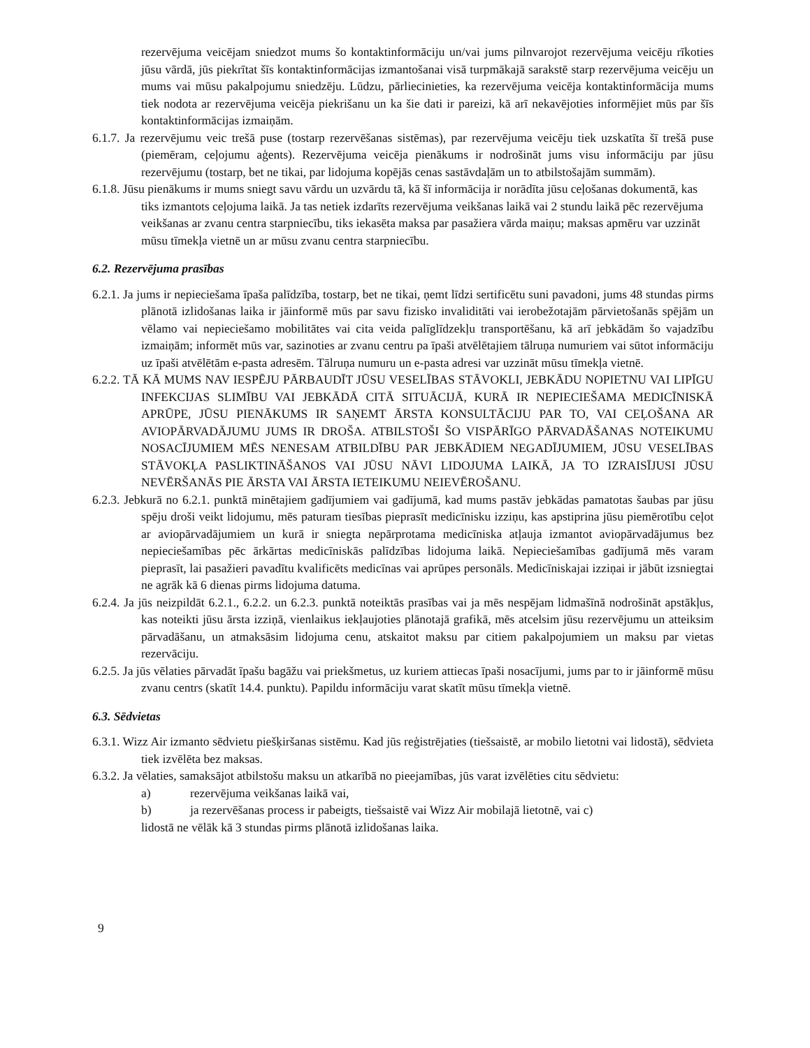rezervējuma veicējam sniedzot mums šo kontaktinformāciju un/vai jums pilnvarojot rezervējuma veicēju rīkoties jūsu vārdā, jūs piekrītat šīs kontaktinformācijas izmantošanai visā turpmākajā sarakstē starp rezervējuma veicēju un mums vai mūsu pakalpojumu sniedzēju. Lūdzu, pārliecinieties, ka rezervējuma veicēja kontaktinformācija mums tiek nodota ar rezervējuma veicēja piekrišanu un ka šie dati ir pareizi, kā arī nekavējoties informējiet mūs par šīs kontaktinformācijas izmaiņām.
6.1.7. Ja rezervējumu veic trešā puse (tostarp rezervēšanas sistēmas), par rezervējuma veicēju tiek uzskatīta šī trešā puse (piemēram, ceļojumu aģents). Rezervējuma veicēja pienākums ir nodrošināt jums visu informāciju par jūsu rezervējumu (tostarp, bet ne tikai, par lidojuma kopējās cenas sastāvdaļām un to atbilstošajām summām).
6.1.8. Jūsu pienākums ir mums sniegt savu vārdu un uzvārdu tā, kā šī informācija ir norādīta jūsu ceļošanas dokumentā, kas tiks izmantots ceļojuma laikā. Ja tas netiek izdarīts rezervējuma veikšanas laikā vai 2 stundu laikā pēc rezervējuma veikšanas ar zvanu centra starpniecību, tiks iekasēta maksa par pasažiera vārda maiņu; maksas apmēru var uzzināt mūsu tīmekļa vietnē un ar mūsu zvanu centra starpniecību.
6.2. Rezervējuma prasības
6.2.1. Ja jums ir nepieciešama īpaša palīdzība, tostarp, bet ne tikai, ņemt līdzi sertificētu suni pavadoni, jums 48 stundas pirms plānotā izlidošanas laika ir jāinformē mūs par savu fizisko invaliditāti vai ierobežotajām pārvietošanās spējām un vēlamo vai nepieciešamo mobilitātes vai cita veida palīglīdzekļu transportēšanu, kā arī jebkādām šo vajadzību izmaiņām; informēt mūs var, sazinoties ar zvanu centru pa īpaši atvēlētajiem tālruņa numuriem vai sūtot informāciju uz īpaši atvēlētām e-pasta adresēm. Tālruņa numuru un e-pasta adresi var uzzināt mūsu tīmekļa vietnē.
6.2.2. TĀ KĀ MUMS NAV IESPĒJU PĀRBAUDĪT JŪSU VESELĪBAS STĀVOKLI, JEBKĀDU NOPIETNU VAI LIPĪGU INFEKCIJAS SLIMĪBU VAI JEBKĀDĀ CITĀ SITUĀCIJĀ, KURĀ IR NEPIECIEŠAMA MEDICĪNISKĀ APRŪPE, JŪSU PIENĀKUMS IR SAŅEMT ĀRSTA KONSULTĀCIJU PAR TO, VAI CEĻOŠANA AR AVIOPĀRVADĀJUMU JUMS IR DROŠA. ATBILSTOŠI ŠO VISPĀRĪGO PĀRVADĀŠANAS NOTEIKUMU NOSACĪJUMIEM MĒS NENESAM ATBILDĪBU PAR JEBKĀDIEM NEGADĪJUMIEM, JŪSU VESELĪBAS STĀVOKĻA PASLIKTINĀŠANOS VAI JŪSU NĀVI LIDOJUMA LAIKĀ, JA TO IZRAISĪJUSI JŪSU NEVĒRŠANĀS PIE ĀRSTA VAI ĀRSTA IETEIKUMU NEIEVĒROŠANU.
6.2.3. Jebkurā no 6.2.1. punktā minētajiem gadījumiem vai gadījumā, kad mums pastāv jebkādas pamatotas šaubas par jūsu spēju droši veikt lidojumu, mēs paturam tiesības pieprasīt medicīnisku izziņu, kas apstiprina jūsu piemērotību ceļot ar aviopārvadājumiem un kurā ir sniegta nepārprotama medicīniska atļauja izmantot aviopārvadājumus bez nepieciešamības pēc ārkārtas medicīniskās palīdzības lidojuma laikā. Nepieciešamības gadījumā mēs varam pieprasīt, lai pasažieri pavadītu kvalificēts medicīnas vai aprūpes personāls. Medicīniskajai izziņai ir jābūt izsniegtai ne agrāk kā 6 dienas pirms lidojuma datuma.
6.2.4. Ja jūs neizpildāt 6.2.1., 6.2.2. un 6.2.3. punktā noteiktās prasības vai ja mēs nespējam lidmašīnā nodrošināt apstākļus, kas noteikti jūsu ārsta izziņā, vienlaikus iekļaujoties plānotajā grafikā, mēs atcelsim jūsu rezervējumu un atteiksim pārvadāšanu, un atmaksāsim lidojuma cenu, atskaitot maksu par citiem pakalpojumiem un maksu par vietas rezervāciju.
6.2.5. Ja jūs vēlaties pārvadāt īpašu bagāžu vai priekšmetus, uz kuriem attiecas īpaši nosacījumi, jums par to ir jāinformē mūsu zvanu centrs (skatīt 14.4. punktu). Papildu informāciju varat skatīt mūsu tīmekļa vietnē.
6.3. Sēdvietas
6.3.1. Wizz Air izmanto sēdvietu piešķiršanas sistēmu. Kad jūs reģistrējaties (tiešsaistē, ar mobilo lietotni vai lidostā), sēdvieta tiek izvēlēta bez maksas.
6.3.2. Ja vēlaties, samaksājot atbilstošu maksu un atkarībā no pieejamības, jūs varat izvēlēties citu sēdvietu:
a) rezervējuma veikšanas laikā vai,
b) ja rezervēšanas process ir pabeigts, tiešsaistē vai Wizz Air mobilajā lietotnē, vai c)
lidostā ne vēlāk kā 3 stundas pirms plānotā izlidošanas laika.
9